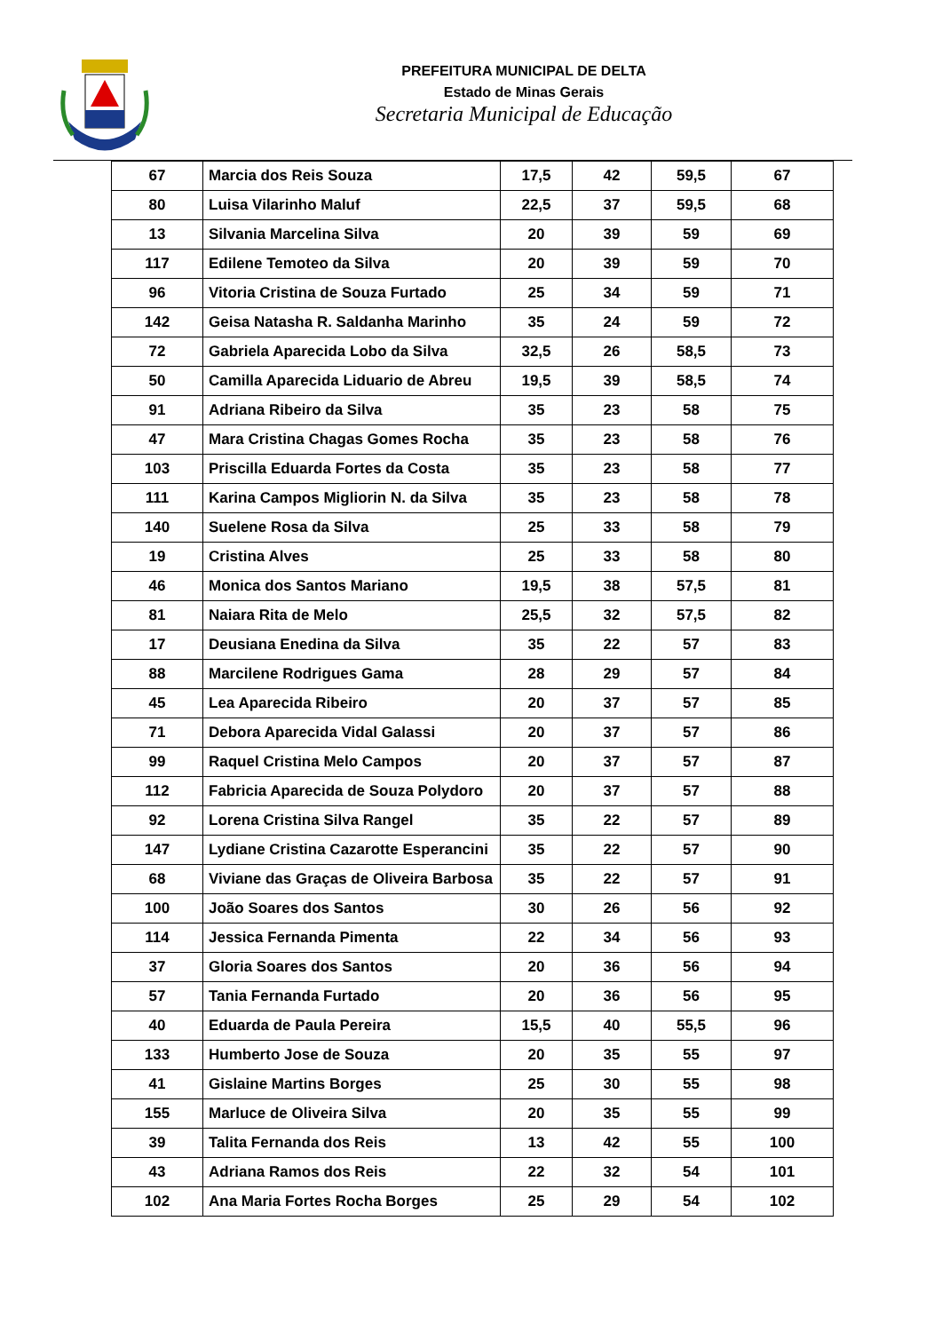PREFEITURA MUNICIPAL DE DELTA
Estado de Minas Gerais
Secretaria Municipal de Educação
| 67 | Marcia dos Reis Souza | 17,5 | 42 | 59,5 | 67 |
| 80 | Luisa Vilarinho Maluf | 22,5 | 37 | 59,5 | 68 |
| 13 | Silvania Marcelina Silva | 20 | 39 | 59 | 69 |
| 117 | Edilene Temoteo da Silva | 20 | 39 | 59 | 70 |
| 96 | Vitoria Cristina de Souza Furtado | 25 | 34 | 59 | 71 |
| 142 | Geisa Natasha R. Saldanha Marinho | 35 | 24 | 59 | 72 |
| 72 | Gabriela Aparecida Lobo da Silva | 32,5 | 26 | 58,5 | 73 |
| 50 | Camilla Aparecida Liduario de Abreu | 19,5 | 39 | 58,5 | 74 |
| 91 | Adriana Ribeiro da Silva | 35 | 23 | 58 | 75 |
| 47 | Mara Cristina Chagas Gomes Rocha | 35 | 23 | 58 | 76 |
| 103 | Priscilla Eduarda Fortes da Costa | 35 | 23 | 58 | 77 |
| 111 | Karina Campos Migliorin N. da Silva | 35 | 23 | 58 | 78 |
| 140 | Suelene Rosa da Silva | 25 | 33 | 58 | 79 |
| 19 | Cristina Alves | 25 | 33 | 58 | 80 |
| 46 | Monica dos Santos Mariano | 19,5 | 38 | 57,5 | 81 |
| 81 | Naiara Rita de Melo | 25,5 | 32 | 57,5 | 82 |
| 17 | Deusiana Enedina da Silva | 35 | 22 | 57 | 83 |
| 88 | Marcilene Rodrigues Gama | 28 | 29 | 57 | 84 |
| 45 | Lea Aparecida Ribeiro | 20 | 37 | 57 | 85 |
| 71 | Debora Aparecida Vidal Galassi | 20 | 37 | 57 | 86 |
| 99 | Raquel Cristina Melo Campos | 20 | 37 | 57 | 87 |
| 112 | Fabricia Aparecida de Souza Polydoro | 20 | 37 | 57 | 88 |
| 92 | Lorena Cristina Silva Rangel | 35 | 22 | 57 | 89 |
| 147 | Lydiane Cristina Cazarotte Esperancini | 35 | 22 | 57 | 90 |
| 68 | Viviane das Graças de Oliveira Barbosa | 35 | 22 | 57 | 91 |
| 100 | João Soares dos Santos | 30 | 26 | 56 | 92 |
| 114 | Jessica Fernanda Pimenta | 22 | 34 | 56 | 93 |
| 37 | Gloria Soares dos Santos | 20 | 36 | 56 | 94 |
| 57 | Tania Fernanda Furtado | 20 | 36 | 56 | 95 |
| 40 | Eduarda de Paula Pereira | 15,5 | 40 | 55,5 | 96 |
| 133 | Humberto Jose de Souza | 20 | 35 | 55 | 97 |
| 41 | Gislaine Martins Borges | 25 | 30 | 55 | 98 |
| 155 | Marluce de Oliveira Silva | 20 | 35 | 55 | 99 |
| 39 | Talita Fernanda dos Reis | 13 | 42 | 55 | 100 |
| 43 | Adriana Ramos dos Reis | 22 | 32 | 54 | 101 |
| 102 | Ana Maria Fortes Rocha Borges | 25 | 29 | 54 | 102 |